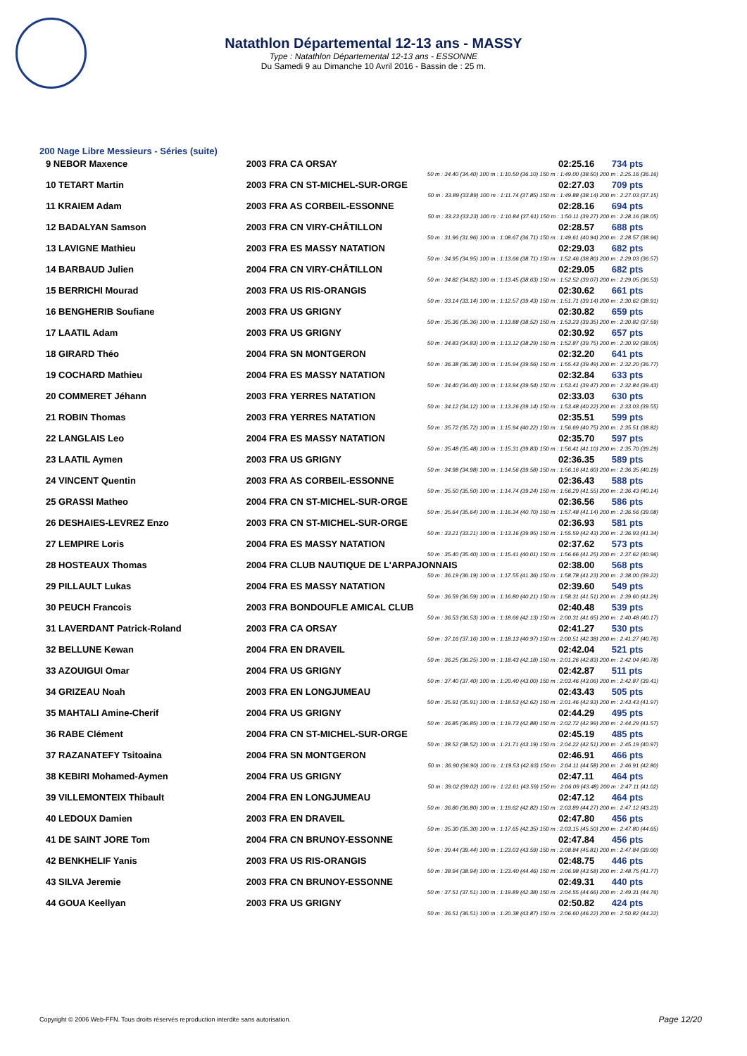Natathlon Départemental 12-13 ans - MASSY
Type : Natathlon Départemental 12-13 ans - ESSONNE
Du Samedi 9 au Dimanche 10 Avril 2016 - Bassin de : 25 m.
200 Nage Libre Messieurs - Séries (suite)
| 9 NEBOR Maxence | 2003 FRA CA ORSAY | 02:25.16 | 734 pts |
| 50 m : 34.40 (34.40) 100 m : 1:10.50 (36.10) 150 m : 1:49.00 (38.50) 200 m : 2:25.16 (36.16) | | | |
| 10 TETART Martin | 2003 FRA CN ST-MICHEL-SUR-ORGE | 02:27.03 | 709 pts |
| 50 m : 33.89 (33.89) 100 m : 1:11.74 (37.85) 150 m : 1:49.88 (38.14) 200 m : 2:27.03 (37.15) | | | |
| 11 KRAIEM Adam | 2003 FRA AS CORBEIL-ESSONNE | 02:28.16 | 694 pts |
| 50 m : 33.23 (33.23) 100 m : 1:10.84 (37.61) 150 m : 1:50.11 (39.27) 200 m : 2:28.16 (38.05) | | | |
| 12 BADALYAN Samson | 2003 FRA CN VIRY-CHÂTILLON | 02:28.57 | 688 pts |
| 50 m : 31.96 (31.96) 100 m : 1:08.67 (36.71) 150 m : 1:49.61 (40.94) 200 m : 2:28.57 (38.96) | | | |
| 13 LAVIGNE Mathieu | 2003 FRA ES MASSY NATATION | 02:29.03 | 682 pts |
| 50 m : 34.95 (34.95) 100 m : 1:13.66 (38.71) 150 m : 1:52.46 (38.80) 200 m : 2:29.03 (36.57) | | | |
| 14 BARBAUD Julien | 2004 FRA CN VIRY-CHÂTILLON | 02:29.05 | 682 pts |
| 50 m : 34.82 (34.82) 100 m : 1:13.45 (38.63) 150 m : 1:52.52 (39.07) 200 m : 2:29.05 (36.53) | | | |
| 15 BERRICHI Mourad | 2003 FRA US RIS-ORANGIS | 02:30.62 | 661 pts |
| 50 m : 33.14 (33.14) 100 m : 1:12.57 (39.43) 150 m : 1:51.71 (39.14) 200 m : 2:30.62 (38.91) | | | |
| 16 BENGHERIB Soufiane | 2003 FRA US GRIGNY | 02:30.82 | 659 pts |
| 50 m : 35.36 (35.36) 100 m : 1:13.88 (38.52) 150 m : 1:53.23 (39.35) 200 m : 2:30.82 (37.59) | | | |
| 17 LAATIL Adam | 2003 FRA US GRIGNY | 02:30.92 | 657 pts |
| 50 m : 34.83 (34.83) 100 m : 1:13.12 (38.29) 150 m : 1:52.87 (39.75) 200 m : 2:30.92 (38.05) | | | |
| 18 GIRARD Théo | 2004 FRA SN MONTGERON | 02:32.20 | 641 pts |
| 50 m : 36.38 (36.38) 100 m : 1:15.94 (39.56) 150 m : 1:55.43 (39.49) 200 m : 2:32.20 (36.77) | | | |
| 19 COCHARD Mathieu | 2004 FRA ES MASSY NATATION | 02:32.84 | 633 pts |
| 50 m : 34.40 (34.40) 100 m : 1:13.94 (39.54) 150 m : 1:53.41 (39.47) 200 m : 2:32.84 (39.43) | | | |
| 20 COMMERET Jéhann | 2003 FRA YERRES NATATION | 02:33.03 | 630 pts |
| 50 m : 34.12 (34.12) 100 m : 1:13.26 (39.14) 150 m : 1:53.48 (40.22) 200 m : 2:33.03 (39.55) | | | |
| 21 ROBIN Thomas | 2003 FRA YERRES NATATION | 02:35.51 | 599 pts |
| 50 m : 35.72 (35.72) 100 m : 1:15.94 (40.22) 150 m : 1:56.69 (40.75) 200 m : 2:35.51 (38.82) | | | |
| 22 LANGLAIS Leo | 2004 FRA ES MASSY NATATION | 02:35.70 | 597 pts |
| 50 m : 35.48 (35.48) 100 m : 1:15.31 (39.83) 150 m : 1:56.41 (41.10) 200 m : 2:35.70 (39.29) | | | |
| 23 LAATIL Aymen | 2003 FRA US GRIGNY | 02:36.35 | 589 pts |
| 50 m : 34.98 (34.98) 100 m : 1:14.56 (39.58) 150 m : 1:56.16 (41.60) 200 m : 2:36.35 (40.19) | | | |
| 24 VINCENT Quentin | 2003 FRA AS CORBEIL-ESSONNE | 02:36.43 | 588 pts |
| 50 m : 35.50 (35.50) 100 m : 1:14.74 (39.24) 150 m : 1:56.29 (41.55) 200 m : 2:36.43 (40.14) | | | |
| 25 GRASSI Matheo | 2004 FRA CN ST-MICHEL-SUR-ORGE | 02:36.56 | 586 pts |
| 50 m : 35.64 (35.64) 100 m : 1:16.34 (40.70) 150 m : 1:57.48 (41.14) 200 m : 2:36.56 (39.08) | | | |
| 26 DESHAIES-LEVREZ Enzo | 2003 FRA CN ST-MICHEL-SUR-ORGE | 02:36.93 | 581 pts |
| 50 m : 33.21 (33.21) 100 m : 1:13.16 (39.95) 150 m : 1:55.59 (42.43) 200 m : 2:36.93 (41.34) | | | |
| 27 LEMPIRE Loris | 2004 FRA ES MASSY NATATION | 02:37.62 | 573 pts |
| 50 m : 35.40 (35.40) 100 m : 1:15.41 (40.01) 150 m : 1:56.66 (41.25) 200 m : 2:37.62 (40.96) | | | |
| 28 HOSTEAUX Thomas | 2004 FRA CLUB NAUTIQUE DE L'ARPAJONNAIS | 02:38.00 | 568 pts |
| 50 m : 36.19 (36.19) 100 m : 1:17.55 (41.36) 150 m : 1:58.78 (41.23) 200 m : 2:38.00 (39.22) | | | |
| 29 PILLAULT Lukas | 2004 FRA ES MASSY NATATION | 02:39.60 | 549 pts |
| 50 m : 36.59 (36.59) 100 m : 1:16.80 (40.21) 150 m : 1:58.31 (41.51) 200 m : 2:39.60 (41.29) | | | |
| 30 PEUCH Francois | 2003 FRA BONDOUFLE AMICAL CLUB | 02:40.48 | 539 pts |
| 50 m : 36.53 (36.53) 100 m : 1:18.66 (42.13) 150 m : 2:00.31 (41.65) 200 m : 2:40.48 (40.17) | | | |
| 31 LAVERDANT Patrick-Roland | 2003 FRA CA ORSAY | 02:41.27 | 530 pts |
| 50 m : 37.16 (37.16) 100 m : 1:18.13 (40.97) 150 m : 2:00.51 (42.38) 200 m : 2:41.27 (40.76) | | | |
| 32 BELLUNE Kewan | 2004 FRA EN DRAVEIL | 02:42.04 | 521 pts |
| 50 m : 36.25 (36.25) 100 m : 1:18.43 (42.18) 150 m : 2:01.26 (42.83) 200 m : 2:42.04 (40.78) | | | |
| 33 AZOUIGUI Omar | 2004 FRA US GRIGNY | 02:42.87 | 511 pts |
| 50 m : 37.40 (37.40) 100 m : 1:20.40 (43.00) 150 m : 2:03.46 (43.06) 200 m : 2:42.87 (39.41) | | | |
| 34 GRIZEAU Noah | 2003 FRA EN LONGJUMEAU | 02:43.43 | 505 pts |
| 50 m : 35.91 (35.91) 100 m : 1:18.53 (42.62) 150 m : 2:01.46 (42.93) 200 m : 2:43.43 (41.97) | | | |
| 35 MAHTALI Amine-Cherif | 2004 FRA US GRIGNY | 02:44.29 | 495 pts |
| 50 m : 36.85 (36.85) 100 m : 1:19.73 (42.88) 150 m : 2:02.72 (42.99) 200 m : 2:44.29 (41.57) | | | |
| 36 RABE Clément | 2004 FRA CN ST-MICHEL-SUR-ORGE | 02:45.19 | 485 pts |
| 50 m : 38.52 (38.52) 100 m : 1:21.71 (43.19) 150 m : 2:04.22 (42.51) 200 m : 2:45.19 (40.97) | | | |
| 37 RAZANATEFY Tsitoaina | 2004 FRA SN MONTGERON | 02:46.91 | 466 pts |
| 50 m : 36.90 (36.90) 100 m : 1:19.53 (42.63) 150 m : 2:04.11 (44.58) 200 m : 2:46.91 (42.80) | | | |
| 38 KEBIRI Mohamed-Aymen | 2004 FRA US GRIGNY | 02:47.11 | 464 pts |
| 50 m : 39.02 (39.02) 100 m : 1:22.61 (43.59) 150 m : 2:06.09 (43.48) 200 m : 2:47.11 (41.02) | | | |
| 39 VILLEMONTEIX Thibault | 2004 FRA EN LONGJUMEAU | 02:47.12 | 464 pts |
| 50 m : 36.80 (36.80) 100 m : 1:19.62 (42.82) 150 m : 2:03.89 (44.27) 200 m : 2:47.12 (43.23) | | | |
| 40 LEDOUX Damien | 2003 FRA EN DRAVEIL | 02:47.80 | 456 pts |
| 50 m : 35.30 (35.30) 100 m : 1:17.65 (42.35) 150 m : 2:03.15 (45.50) 200 m : 2:47.80 (44.65) | | | |
| 41 DE SAINT JORE Tom | 2004 FRA CN BRUNOY-ESSONNE | 02:47.84 | 456 pts |
| 50 m : 39.44 (39.44) 100 m : 1:23.03 (43.59) 150 m : 2:08.84 (45.81) 200 m : 2:47.84 (39.00) | | | |
| 42 BENKHELIF Yanis | 2003 FRA US RIS-ORANGIS | 02:48.75 | 446 pts |
| 50 m : 38.94 (38.94) 100 m : 1:23.40 (44.46) 150 m : 2:06.98 (43.58) 200 m : 2:48.75 (41.77) | | | |
| 43 SILVA Jeremie | 2003 FRA CN BRUNOY-ESSONNE | 02:49.31 | 440 pts |
| 50 m : 37.51 (37.51) 100 m : 1:19.89 (42.38) 150 m : 2:04.55 (44.66) 200 m : 2:49.31 (44.76) | | | |
| 44 GOUA Keellyan | 2003 FRA US GRIGNY | 02:50.82 | 424 pts |
| 50 m : 36.51 (36.51) 100 m : 1:20.38 (43.87) 150 m : 2:06.60 (46.22) 200 m : 2:50.82 (44.22) | | | |
Copyright © 2006 Web-FFN. Tous droits réservés reproduction interdite sans autorisation.
Page 12/20